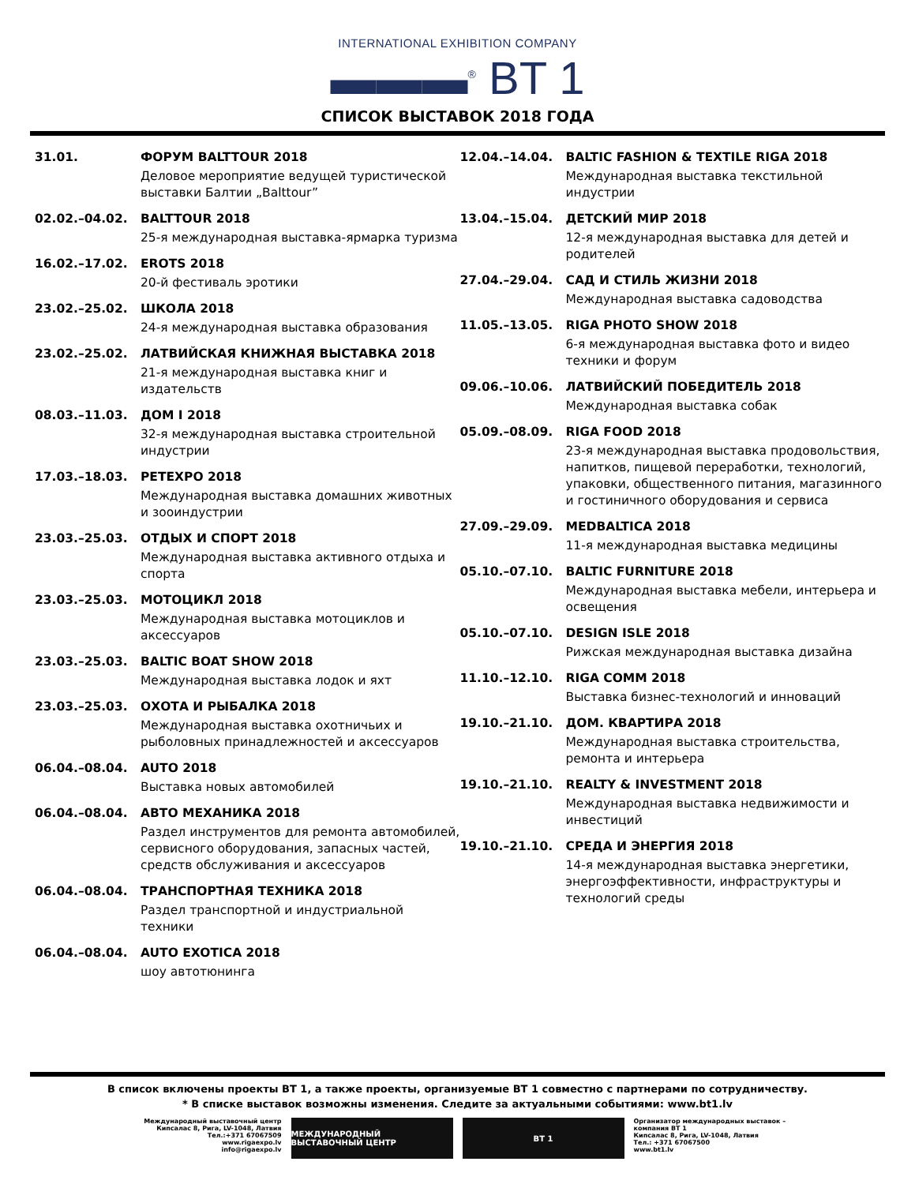INTERNATIONAL EXHIBITION COMPANY
▬▬▬<sup>®</sup> BT 1
СПИСОК ВЫСТАВОК 2018 ГОДА
31.01. ФОРУМ BALTTOUR 2018
Деловое мероприятие ведущей туристической выставки Балтии „Balttour”
02.02.–04.02. BALTTOUR 2018
25-я международная выставка-ярмарка туризма
16.02.–17.02. EROTS 2018
20-й фестиваль эротики
23.02.–25.02. ШКОЛА 2018
24-я международная выставка образования
23.02.–25.02. ЛАТВИЙСКАЯ КНИЖНАЯ ВЫСТАВКА 2018
21-я международная выставка книг и издательств
08.03.–11.03. ДОМ I 2018
32-я международная выставка строительной индустрии
17.03.–18.03. PETEXPO 2018
Международная выставка домашних животных и зооиндустрии
23.03.–25.03. ОТДЫХ И СПОРТ 2018
Международная выставка активного отдыха и спорта
23.03.–25.03. МОТОЦИКЛ 2018
Международная выставка мотоциклов и аксессуаров
23.03.–25.03. BALTIC BOAT SHOW 2018
Международная выставка лодок и яхт
23.03.–25.03. ОХОТА И РЫБАЛКА 2018
Международная выставка охотничьих и рыболовных принадлежностей и аксессуаров
06.04.–08.04. AUTO 2018
Выставка новых автомобилей
06.04.–08.04. АВТО МЕХАНИКА 2018
Раздел инструментов для ремонта автомобилей, сервисного оборудования, запасных частей, средств обслуживания и аксессуаров
06.04.–08.04. ТРАНСПОРТНАЯ ТЕХНИКА 2018
Раздел транспортной и индустриальной техники
06.04.–08.04. AUTO EXOTICA 2018
шоу автотюнинга
12.04.–14.04. BALTIC FASHION & TEXTILE RIGA 2018
Международная выставка текстильной индустрии
13.04.–15.04. ДЕТСКИЙ МИР 2018
12-я международная выставка для детей и родителей
27.04.–29.04. САД И СТИЛЬ ЖИЗНИ 2018
Международная выставка садоводства
11.05.–13.05. RIGA PHOTO SHOW 2018
6-я международная выставка фото и видео техники и форум
09.06.–10.06. ЛАТВИЙСКИЙ ПОБЕДИТЕЛЬ 2018
Международная выставка собак
05.09.–08.09. RIGA FOOD 2018
23-я международная выставка продовольствия, напитков, пищевой переработки, технологий, упаковки, общественного питания, магазинного и гостиничного оборудования и сервиса
27.09.–29.09. MEDBALTICA 2018
11-я международная выставка медицины
05.10.–07.10. BALTIC FURNITURE 2018
Международная выставка мебели, интерьера и освещения
05.10.–07.10. DESIGN ISLE 2018
Рижская международная выставка дизайна
11.10.–12.10. RIGA COMM 2018
Выставка бизнес-технологий и инноваций
19.10.–21.10. ДОМ. КВАРТИРА 2018
Международная выставка строительства, ремонта и интерьера
19.10.–21.10. REALTY & INVESTMENT 2018
Международная выставка недвижимости и инвестиций
19.10.–21.10. СРЕДА И ЭНЕРГИЯ 2018
14-я международная выставка энергетики, энергоэффективности, инфраструктуры и технологий среды
В список включены проекты BT 1, а также проекты, организуемые BT 1 совместно с партнерами по сотрудничеству.
* В списке выставок возможны изменения. Следите за актуальными событиями: www.bt1.lv
Международный выставочный центр
Кипсалас 8, Рига, LV-1048, Латвия
Тел.:+371 67067509
www.rigaexpo.lv
info@rigaexpo.lv
МЕЖДУНАРОДНЫЙ ВЫСТАВОЧНЫЙ ЦЕНТР BT 1
Организатор международных выставок –
компания BT 1
Кипсалас 8, Рига, LV-1048, Латвия
Тел.: +371 67067500
www.bt1.lv